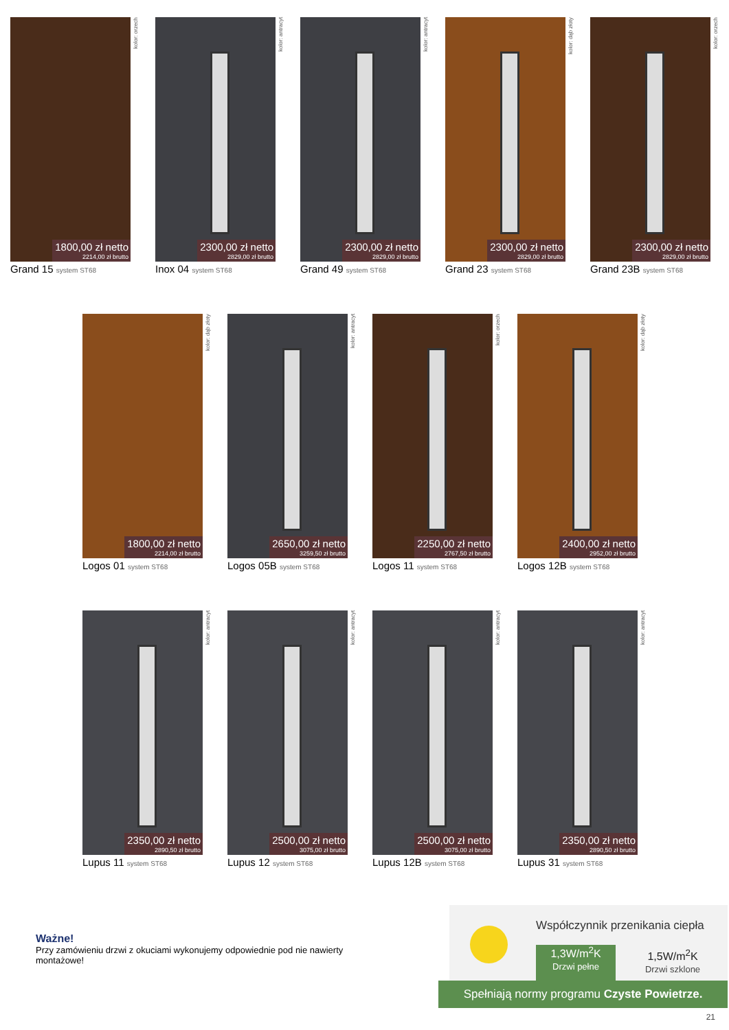1800,00 zł netto
2214,00 zł brutto
kolor: orzech
Grand 15 system ST68
2300,00 zł netto
2829,00 zł brutto
kolor: antracyt
Inox 04 system ST68
2300,00 zł netto
2829,00 zł brutto
kolor: antracyt
Grand 49 system ST68
2300,00 zł netto
2829,00 zł brutto
kolor: dąb złoty
Grand 23 system ST68
2300,00 zł netto
2829,00 zł brutto
kolor: orzech
Grand 23B system ST68
1800,00 zł netto
2214,00 zł brutto
kolor: dąb złoty
Logos 01 system ST68
2650,00 zł netto
3259,50 zł brutto
kolor: antracyt
Logos 05B system ST68
2250,00 zł netto
2767,50 zł brutto
kolor: orzech
Logos 11 system ST68
2400,00 zł netto
2952,00 zł brutto
kolor: dąb złoty
Logos 12B system ST68
2350,00 zł netto
2890,50 zł brutto
kolor: antracyt
Lupus 11 system ST68
2500,00 zł netto
3075,00 zł brutto
kolor: antracyt
Lupus 12 system ST68
2500,00 zł netto
3075,00 zł brutto
kolor: antracyt
Lupus 12B system ST68
2350,00 zł netto
2890,50 zł brutto
kolor: antracyt
Lupus 31 system ST68
Ważne!
Przy zamówieniu drzwi z okuciami wykonujemy odpowiednie pod nie nawierty montażowe!
Współczynnik przenikania ciepła
1,3W/m<sup>2</sup>K
Drzwi pełne
1,5W/m<sup>2</sup>K
Drzwi szklone
Spełniają normy programu Czyste Powietrze.
21